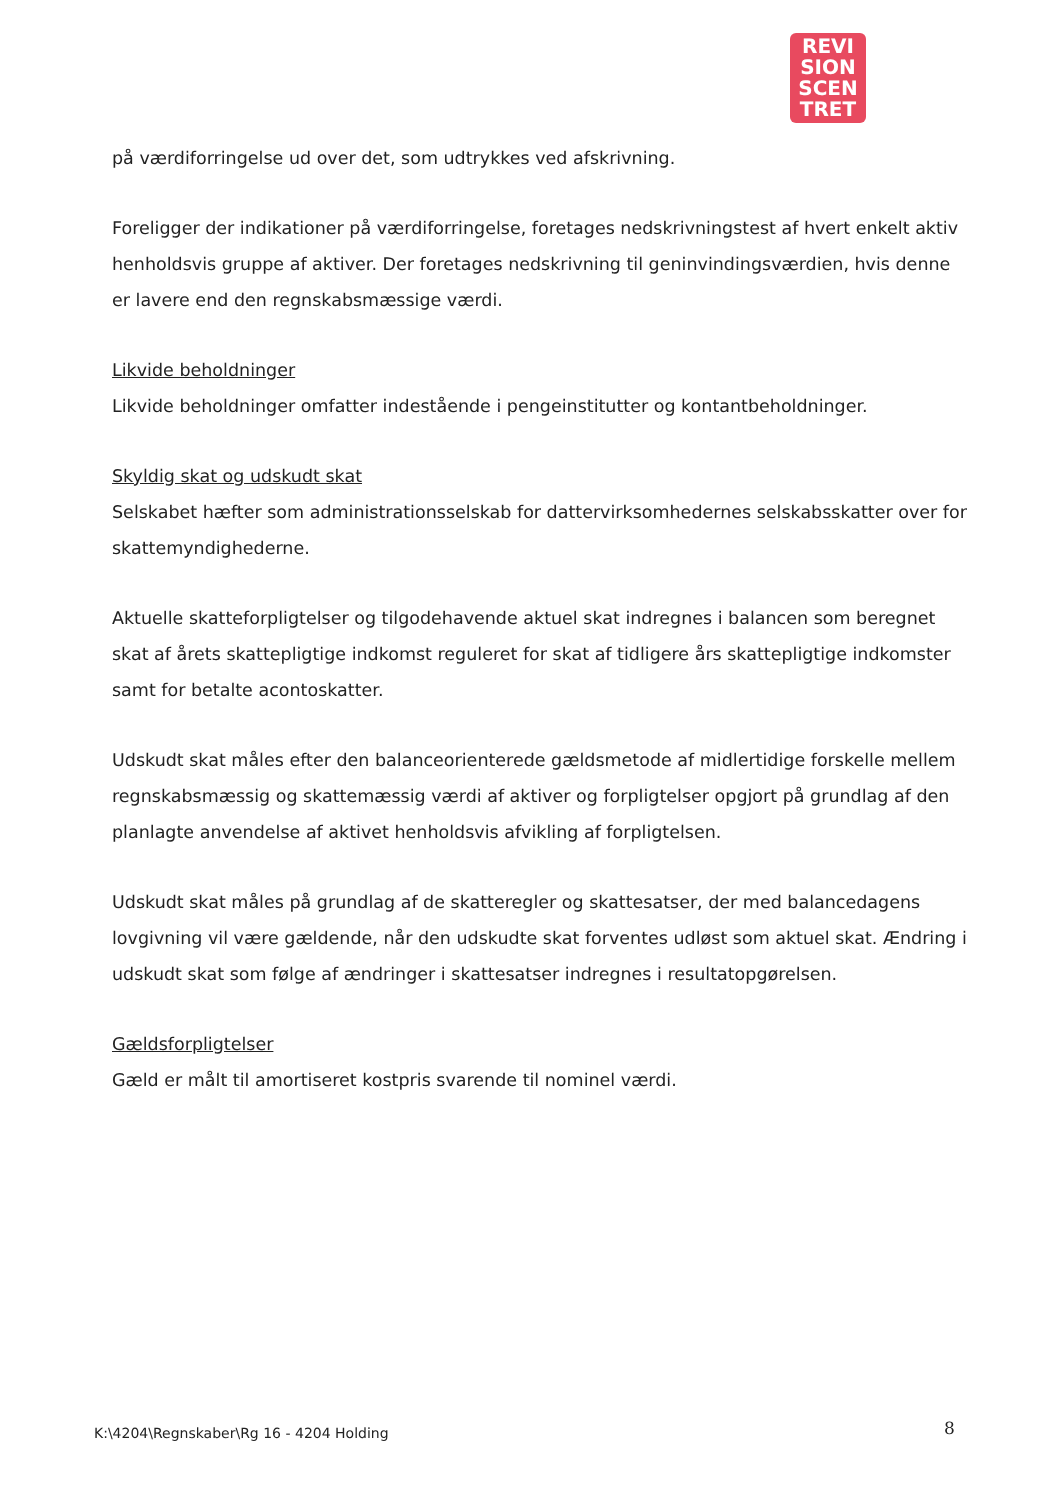REVI
SION
SCEN
TRET
på værdiforringelse ud over det, som udtrykkes ved afskrivning.
Foreligger der indikationer på værdiforringelse, foretages nedskrivningstest af hvert enkelt aktiv henholdsvis gruppe af aktiver. Der foretages nedskrivning til geninvindingsværdien, hvis denne er lavere end den regnskabsmæssige værdi.
Likvide beholdninger
Likvide beholdninger omfatter indestående i pengeinstitutter og kontantbeholdninger.
Skyldig skat og udskudt skat
Selskabet hæfter som administrationsselskab for dattervirksomhedernes selskabsskatter over for skattemyndighederne.
Aktuelle skatteforpligtelser og tilgodehavende aktuel skat indregnes i balancen som beregnet skat af årets skattepligtige indkomst reguleret for skat af tidligere års skattepligtige indkomster samt for betalte acontoskatter.
Udskudt skat måles efter den balanceorienterede gældsmetode af midlertidige forskelle mellem regnskabsmæssig og skattemæssig værdi af aktiver og forpligtelser opgjort på grundlag af den planlagte anvendelse af aktivet henholdsvis afvikling af forpligtelsen.
Udskudt skat måles på grundlag af de skatteregler og skattesatser, der med balancedagens lovgivning vil være gældende, når den udskudte skat forventes udløst som aktuel skat. Ændring i udskudt skat som følge af ændringer i skattesatser indregnes i resultatopgørelsen.
Gældsforpligtelser
Gæld er målt til amortiseret kostpris svarende til nominel værdi.
K:\4204\Regnskaber\Rg 16 - 4204 Holding
8